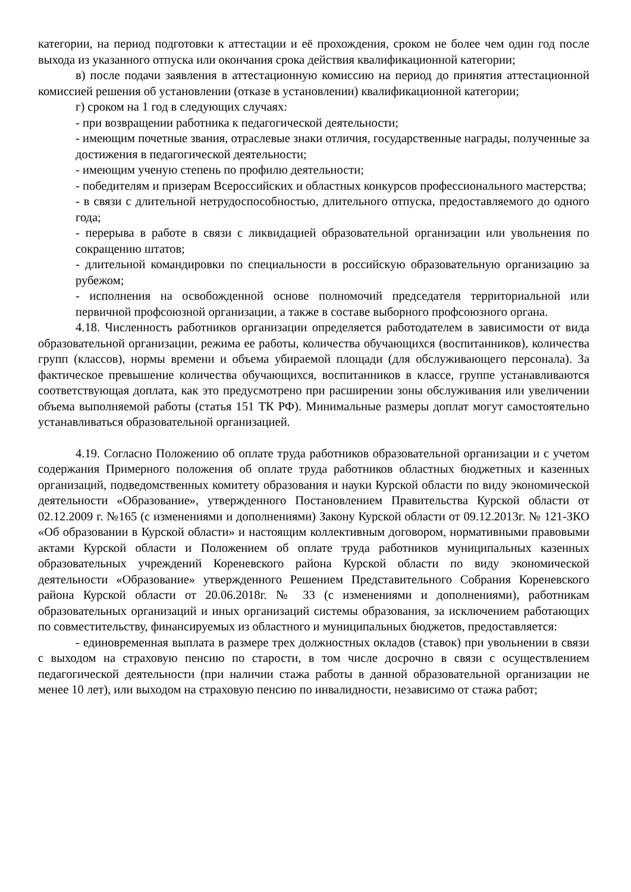категории, на период подготовки к аттестации и её прохождения, сроком не более чем один год после выхода из указанного отпуска или окончания срока действия квалификационной категории;
в) после подачи заявления в аттестационную комиссию на период до принятия аттестационной комиссией решения об установлении (отказе в установлении) квалификационной категории;
г) сроком на 1 год в следующих случаях:
- при возвращении работника к педагогической деятельности;
- имеющим почетные звания, отраслевые знаки отличия, государственные награды, полученные за достижения в педагогической деятельности;
- имеющим ученую степень по профилю деятельности;
- победителям и призерам Всероссийских и областных конкурсов профессионального мастерства;
- в связи с длительной нетрудоспособностью, длительного отпуска, предоставляемого до одного года;
- перерыва в работе в связи с ликвидацией образовательной организации или увольнения по сокращению штатов;
- длительной командировки по специальности в российскую образовательную организацию за рубежом;
- исполнения на освобожденной основе полномочий председателя территориальной или первичной профсоюзной организации, а также в составе выборного профсоюзного органа.
4.18. Численность работников организации определяется работодателем в зависимости от вида образовательной организации, режима ее работы, количества обучающихся (воспитанников), количества групп (классов), нормы времени и объема убираемой площади (для обслуживающего персонала). За фактическое превышение количества обучающихся, воспитанников в классе, группе устанавливаются соответствующая доплата, как это предусмотрено при расширении зоны обслуживания или увеличении объема выполняемой работы (статья 151 ТК РФ). Минимальные размеры доплат могут самостоятельно устанавливаться образовательной организацией.
4.19. Согласно Положению об оплате труда работников образовательной организации и с учетом содержания Примерного положения об оплате труда работников областных бюджетных и казенных организаций, подведомственных комитету образования и науки Курской области по виду экономической деятельности «Образование», утвержденного Постановлением Правительства Курской области от 02.12.2009 г. №165 (с изменениями и дополнениями) Закону Курской области от 09.12.2013г. № 121-ЗКО «Об образовании в Курской области» и настоящим коллективным договором, нормативными правовыми актами Курской области и Положением об оплате труда работников муниципальных казенных образовательных учреждений Кореневского района Курской области по виду экономической деятельности «Образование» утвержденного Решением Представительного Собрания Кореневского района Курской области от 20.06.2018г. № 33 (с изменениями и дополнениями), работникам образовательных организаций и иных организаций системы образования, за исключением работающих по совместительству, финансируемых из областного и муниципальных бюджетов, предоставляется:
- единовременная выплата в размере трех должностных окладов (ставок) при увольнении в связи с выходом на страховую пенсию по старости, в том числе досрочно в связи с осуществлением педагогической деятельности (при наличии стажа работы в данной образовательной организации не менее 10 лет), или выходом на страховую пенсию по инвалидности, независимо от стажа работ;